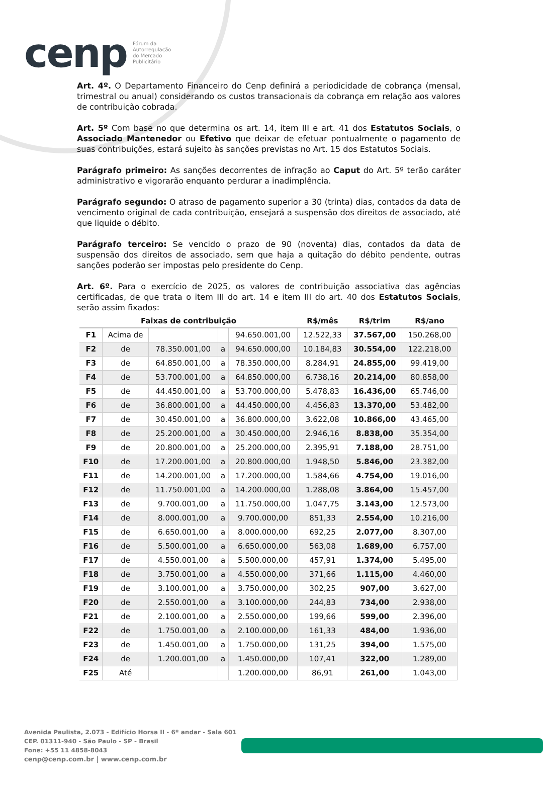cenp Fórum da
Autorregulação
do Mercado
Publicitário
Art. 4º. O Departamento Financeiro do Cenp definirá a periodicidade de cobrança (mensal, trimestral ou anual) considerando os custos transacionais da cobrança em relação aos valores de contribuição cobrada.
Art. 5º Com base no que determina os art. 14, item III e art. 41 dos Estatutos Sociais, o Associado Mantenedor ou Efetivo que deixar de efetuar pontualmente o pagamento de suas contribuições, estará sujeito às sanções previstas no Art. 15 dos Estatutos Sociais.
Parágrafo primeiro: As sanções decorrentes de infração ao Caput do Art. 5º terão caráter administrativo e vigorarão enquanto perdurar a inadimplência.
Parágrafo segundo: O atraso de pagamento superior a 30 (trinta) dias, contados da data de vencimento original de cada contribuição, ensejará a suspensão dos direitos de associado, até que liquide o débito.
Parágrafo terceiro: Se vencido o prazo de 90 (noventa) dias, contados da data de suspensão dos direitos de associado, sem que haja a quitação do débito pendente, outras sanções poderão ser impostas pelo presidente do Cenp.
Art. 6º. Para o exercício de 2025, os valores de contribuição associativa das agências certificadas, de que trata o item III do art. 14 e item III do art. 40 dos Estatutos Sociais, serão assim fixados:
| Faixas de contribuição | | | | | R$/mês | R$/trim | R$/ano |
| --- | --- | --- | --- | --- | --- | --- | --- |
| F1 | Acima de | | | 94.650.001,00 | 12.522,33 | 37.567,00 | 150.268,00 |
| F2 | de | 78.350.001,00 | a | 94.650.000,00 | 10.184,83 | 30.554,00 | 122.218,00 |
| F3 | de | 64.850.001,00 | a | 78.350.000,00 | 8.284,91 | 24.855,00 | 99.419,00 |
| F4 | de | 53.700.001,00 | a | 64.850.000,00 | 6.738,16 | 20.214,00 | 80.858,00 |
| F5 | de | 44.450.001,00 | a | 53.700.000,00 | 5.478,83 | 16.436,00 | 65.746,00 |
| F6 | de | 36.800.001,00 | a | 44.450.000,00 | 4.456,83 | 13.370,00 | 53.482,00 |
| F7 | de | 30.450.001,00 | a | 36.800.000,00 | 3.622,08 | 10.866,00 | 43.465,00 |
| F8 | de | 25.200.001,00 | a | 30.450.000,00 | 2.946,16 | 8.838,00 | 35.354,00 |
| F9 | de | 20.800.001,00 | a | 25.200.000,00 | 2.395,91 | 7.188,00 | 28.751,00 |
| F10 | de | 17.200.001,00 | a | 20.800.000,00 | 1.948,50 | 5.846,00 | 23.382,00 |
| F11 | de | 14.200.001,00 | a | 17.200.000,00 | 1.584,66 | 4.754,00 | 19.016,00 |
| F12 | de | 11.750.001,00 | a | 14.200.000,00 | 1.288,08 | 3.864,00 | 15.457,00 |
| F13 | de | 9.700.001,00 | a | 11.750.000,00 | 1.047,75 | 3.143,00 | 12.573,00 |
| F14 | de | 8.000.001,00 | a | 9.700.000,00 | 851,33 | 2.554,00 | 10.216,00 |
| F15 | de | 6.650.001,00 | a | 8.000.000,00 | 692,25 | 2.077,00 | 8.307,00 |
| F16 | de | 5.500.001,00 | a | 6.650.000,00 | 563,08 | 1.689,00 | 6.757,00 |
| F17 | de | 4.550.001,00 | a | 5.500.000,00 | 457,91 | 1.374,00 | 5.495,00 |
| F18 | de | 3.750.001,00 | a | 4.550.000,00 | 371,66 | 1.115,00 | 4.460,00 |
| F19 | de | 3.100.001,00 | a | 3.750.000,00 | 302,25 | 907,00 | 3.627,00 |
| F20 | de | 2.550.001,00 | a | 3.100.000,00 | 244,83 | 734,00 | 2.938,00 |
| F21 | de | 2.100.001,00 | a | 2.550.000,00 | 199,66 | 599,00 | 2.396,00 |
| F22 | de | 1.750.001,00 | a | 2.100.000,00 | 161,33 | 484,00 | 1.936,00 |
| F23 | de | 1.450.001,00 | a | 1.750.000,00 | 131,25 | 394,00 | 1.575,00 |
| F24 | de | 1.200.001,00 | a | 1.450.000,00 | 107,41 | 322,00 | 1.289,00 |
| F25 | Até | | | 1.200.000,00 | 86,91 | 261,00 | 1.043,00 |
Avenida Paulista, 2.073 - Edifício Horsa II - 6º andar - Sala 601
CEP. 01311-940 - São Paulo - SP - Brasil
Fone: +55 11 4858-8043
cenp@cenp.com.br | www.cenp.com.br